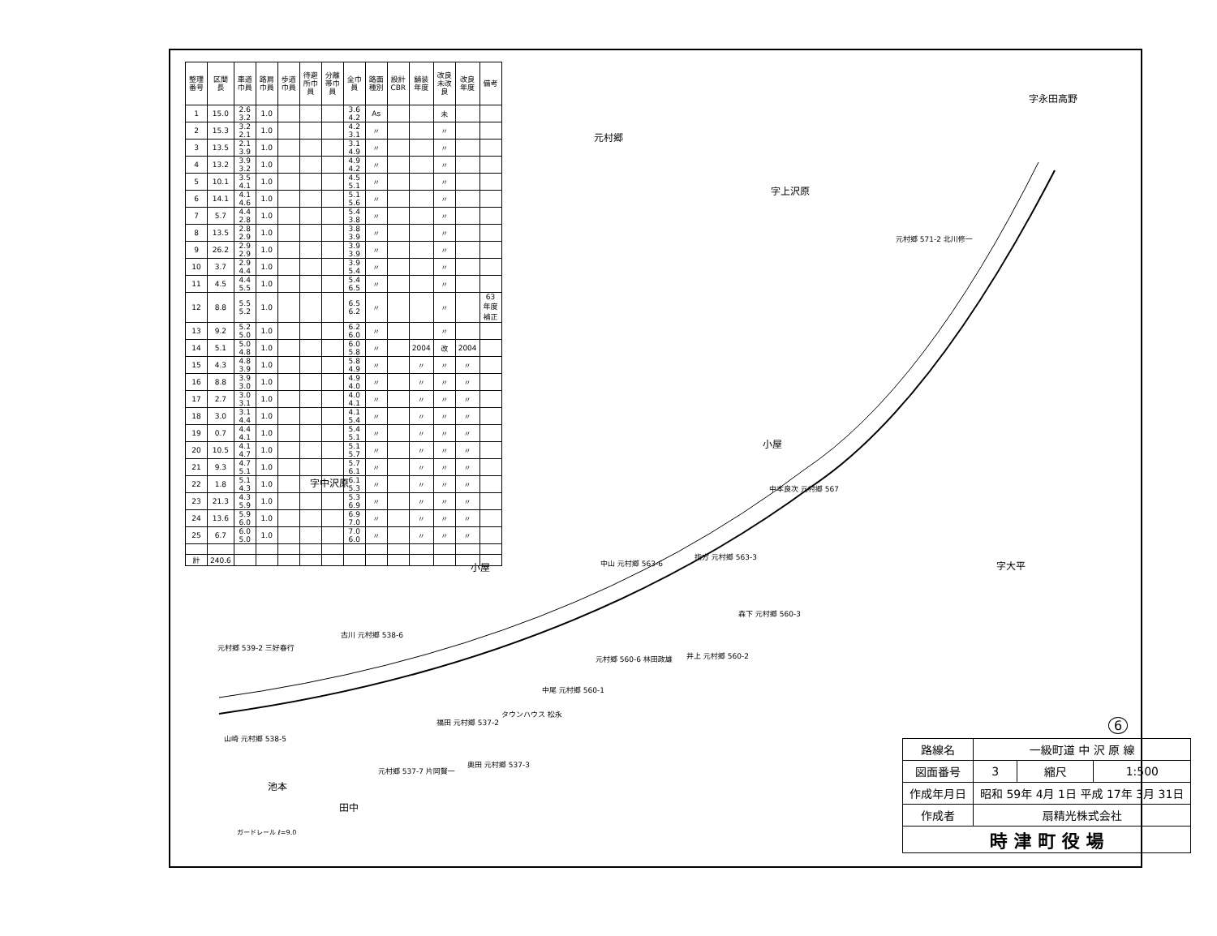| 整理番号 | 区間長 | 車道巾員 | 路肩巾員 | 歩道巾員 | 待避所巾員 | 分離帯巾員 | 全巾員 | 路面種別 | 設計CBR | 舗装年度 | 改良未改良 | 改良年度 | 備考 |
| --- | --- | --- | --- | --- | --- | --- | --- | --- | --- | --- | --- | --- | --- |
| 1 | 15.0 | 2.6 3.2 | 1.0 | | | | 3.6 4.2 | As | | | 未 | | |
| 2 | 15.3 | 3.2 2.1 | 1.0 | | | | 4.2 3.1 | 〃 | | | 〃 | | |
| 3 | 13.5 | 2.1 3.9 | 1.0 | | | | 3.1 4.9 | 〃 | | | 〃 | | |
| 4 | 13.2 | 3.9 3.2 | 1.0 | | | | 4.9 4.2 | 〃 | | | 〃 | | |
| 5 | 10.1 | 3.5 4.1 | 1.0 | | | | 4.5 5.1 | 〃 | | | 〃 | | |
| 6 | 14.1 | 4.1 4.6 | 1.0 | | | | 5.1 5.6 | 〃 | | | 〃 | | |
| 7 | 5.7 | 4.4 2.8 | 1.0 | | | | 5.4 3.8 | 〃 | | | 〃 | | |
| 8 | 13.5 | 2.8 2.9 | 1.0 | | | | 3.8 3.9 | 〃 | | | 〃 | | |
| 9 | 26.2 | 2.9 2.9 | 1.0 | | | | 3.9 3.9 | 〃 | | | 〃 | | |
| 10 | 3.7 | 2.9 4.4 | 1.0 | | | | 3.9 5.4 | 〃 | | | 〃 | | |
| 11 | 4.5 | 4.4 5.5 | 1.0 | | | | 5.4 6.5 | 〃 | | | 〃 | | |
| 12 | 8.8 | 5.5 5.2 | 1.0 | | | | 6.5 6.2 | 〃 | | | 〃 | | 63年度補正 |
| 13 | 9.2 | 5.2 5.0 | 1.0 | | | | 6.2 6.0 | 〃 | | | 〃 | | |
| 14 | 5.1 | 5.0 4.8 | 1.0 | | | | 6.0 5.8 | 〃 | | 2004 | 改 | 2004 | |
| 15 | 4.3 | 4.8 3.9 | 1.0 | | | | 5.8 4.9 | 〃 | | 〃 | 〃 | 〃 | |
| 16 | 8.8 | 3.9 3.0 | 1.0 | | | | 4.9 4.0 | 〃 | | 〃 | 〃 | 〃 | |
| 17 | 2.7 | 3.0 3.1 | 1.0 | | | | 4.0 4.1 | 〃 | | 〃 | 〃 | 〃 | |
| 18 | 3.0 | 3.1 4.4 | 1.0 | | | | 4.1 5.4 | 〃 | | 〃 | 〃 | 〃 | |
| 19 | 0.7 | 4.4 4.1 | 1.0 | | | | 5.4 5.1 | 〃 | | 〃 | 〃 | 〃 | |
| 20 | 10.5 | 4.1 4.7 | 1.0 | | | | 5.1 5.7 | 〃 | | 〃 | 〃 | 〃 | |
| 21 | 9.3 | 4.7 5.1 | 1.0 | | | | 5.7 6.1 | 〃 | | 〃 | 〃 | 〃 | |
| 22 | 1.8 | 5.1 4.3 | 1.0 | | | | 6.1 5.3 | 〃 | | 〃 | 〃 | 〃 | |
| 23 | 21.3 | 4.3 5.9 | 1.0 | | | | 5.3 6.9 | 〃 | | 〃 | 〃 | 〃 | |
| 24 | 13.6 | 5.9 6.0 | 1.0 | | | | 6.9 7.0 | 〃 | | 〃 | 〃 | 〃 | |
| 25 | 6.7 | 6.0 5.0 | 1.0 | | | | 7.0 6.0 | 〃 | | 〃 | 〃 | 〃 | |
| 計 | 240.6 | | | | | | | | | | | | |
字永田高野
元村郷
字上沢原
元村郷 571-2 北川修一
字中沢原
小屋
中本良次 元村郷 567
字大平
小屋 中山 元村郷 563-6
指方 元村郷 563-3
森下 元村郷 560-3
古川 元村郷 538-6
元村郷 539-2 三好春行
元村郷 560-6 林田政雄 井上 元村郷 560-2
中尾 元村郷 560-1
タウンハウス 松永
福田 元村郷 537-2
山崎 元村郷 538-5
奥田 元村郷 537-3
元村郷 537-7 片岡賢一
池本
田中
ガードレール ℓ=9.0
6
| 路線名 | 一級町道 中 沢 原 線 | | |
| 図面番号 | 3 | 縮尺 | 1:500 |
| 作成年月日 | 昭和 59年 4月 1日 平成 17年 3月 31日 | | |
| 作成者 | 扇精光株式会社 | | |
| 時 津 町 役 場 | | | |